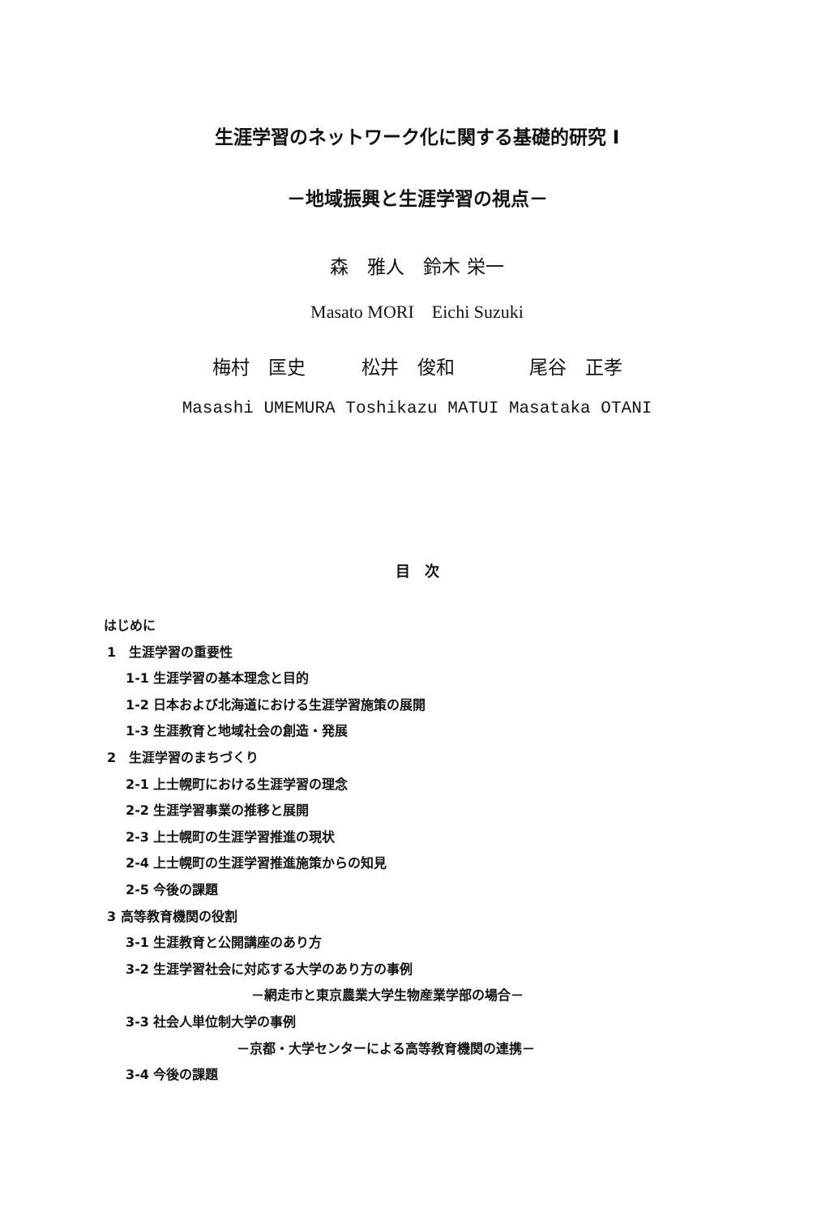生涯学習のネットワーク化に関する基礎的研究 I
－地域振興と生涯学習の視点－
森　雅人　鈴木 栄一
Masato MORI　Eichi Suzuki
梅村　匡史　　　松井　俊和　　　　尾谷　正孝
Masashi UMEMURA Toshikazu MATUI Masataka OTANI
目　次
はじめに
1　生涯学習の重要性
1-1 生涯学習の基本理念と目的
1-2 日本および北海道における生涯学習施策の展開
1-3 生涯教育と地域社会の創造・発展
2　生涯学習のまちづくり
2-1 上士幌町における生涯学習の理念
2-2 生涯学習事業の推移と展開
2-3 上士幌町の生涯学習推進の現状
2-4 上士幌町の生涯学習推進施策からの知見
2-5 今後の課題
3 高等教育機関の役割
3-1 生涯教育と公開講座のあり方
3-2 生涯学習社会に対応する大学のあり方の事例
－網走市と東京農業大学生物産業学部の場合－
3-3 社会人単位制大学の事例
－京都・大学センターによる高等教育機関の連携－
3-4 今後の課題